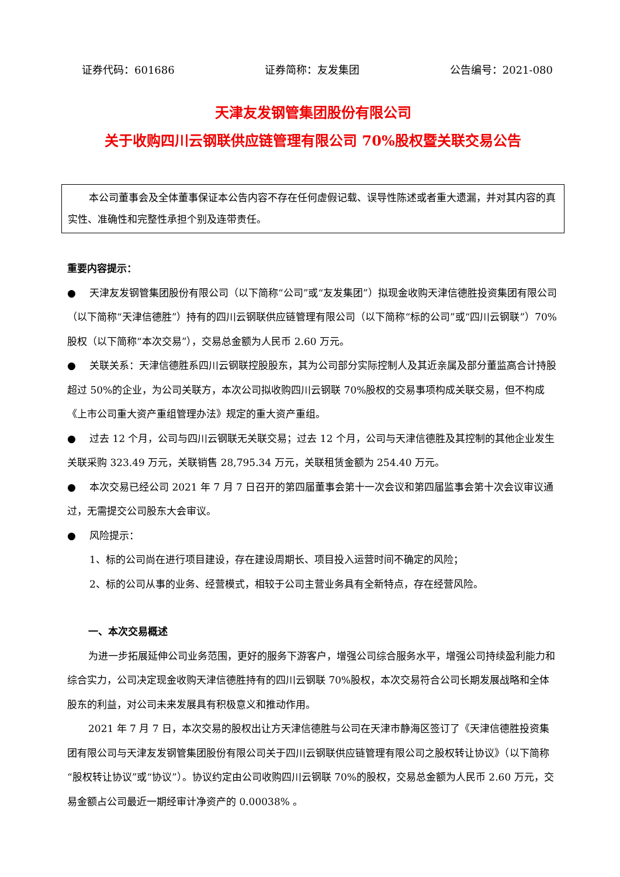证券代码：601686 证券简称：友发集团 公告编号：2021-080
天津友发钢管集团股份有限公司
关于收购四川云钢联供应链管理有限公司 70%股权暨关联交易公告
本公司董事会及全体董事保证本公告内容不存在任何虚假记载、误导性陈述或者重大遗漏，并对其内容的真实性、准确性和完整性承担个别及连带责任。
重要内容提示：
● 天津友发钢管集团股份有限公司（以下简称“公司”或“友发集团”）拟现金收购天津信德胜投资集团有限公司（以下简称“天津信德胜”）持有的四川云钢联供应链管理有限公司（以下简称“标的公司”或“四川云钢联”）70%股权（以下简称“本次交易”），交易总金额为人民币 2.60 万元。
● 关联关系：天津信德胜系四川云钢联控股股东，其为公司部分实际控制人及其近亲属及部分董监高合计持股超过 50%的企业，为公司关联方，本次公司拟收购四川云钢联 70%股权的交易事项构成关联交易，但不构成《上市公司重大资产重组管理办法》规定的重大资产重组。
● 过去 12 个月，公司与四川云钢联无关联交易；过去 12 个月，公司与天津信德胜及其控制的其他企业发生关联采购 323.49 万元，关联销售 28,795.34 万元，关联租赁金额为 254.40 万元。
● 本次交易已经公司 2021 年 7 月 7 日召开的第四届董事会第十一次会议和第四届监事会第十次会议审议通过，无需提交公司股东大会审议。
● 风险提示：
1、标的公司尚在进行项目建设，存在建设周期长、项目投入运营时间不确定的风险；
2、标的公司从事的业务、经营模式，相较于公司主营业务具有全新特点，存在经营风险。
一、本次交易概述
为进一步拓展延伸公司业务范围，更好的服务下游客户，增强公司综合服务水平，增强公司持续盈利能力和综合实力，公司决定现金收购天津信德胜持有的四川云钢联 70%股权，本次交易符合公司长期发展战略和全体股东的利益，对公司未来发展具有积极意义和推动作用。
2021 年 7 月 7 日，本次交易的股权出让方天津信德胜与公司在天津市静海区签订了《天津信德胜投资集团有限公司与天津友发钢管集团股份有限公司关于四川云钢联供应链管理有限公司之股权转让协议》（以下简称“股权转让协议”或“协议”）。协议约定由公司收购四川云钢联 70%的股权，交易总金额为人民币 2.60 万元，交易金额占公司最近一期经审计净资产的 0.00038% 。